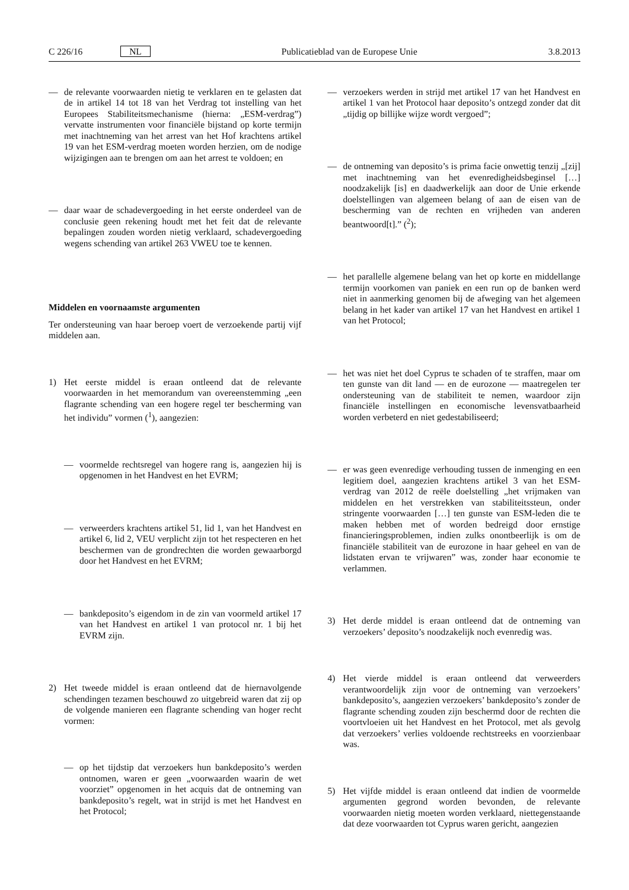C 226/16 NL Publicatieblad van de Europese Unie 3.8.2013
— de relevante voorwaarden nietig te verklaren en te gelasten dat de in artikel 14 tot 18 van het Verdrag tot instelling van het Europees Stabiliteitsmechanisme (hierna: „ESM-verdrag”) vervatte instrumenten voor financiële bijstand op korte termijn met inachtneming van het arrest van het Hof krachtens artikel 19 van het ESM-verdrag moeten worden herzien, om de nodige wijzigingen aan te brengen om aan het arrest te voldoen; en
— daar waar de schadevergoeding in het eerste onderdeel van de conclusie geen rekening houdt met het feit dat de relevante bepalingen zouden worden nietig verklaard, schadevergoeding wegens schending van artikel 263 VWEU toe te kennen.
Middelen en voornaamste argumenten
Ter ondersteuning van haar beroep voert de verzoekende partij vijf middelen aan.
1) Het eerste middel is eraan ontleend dat de relevante voorwaarden in het memorandum van overeenstemming „een flagrante schending van een hogere regel ter bescherming van het individu” vormen (<sup>1</sup>), aangezien:
— voormelde rechtsregel van hogere rang is, aangezien hij is opgenomen in het Handvest en het EVRM;
— verweerders krachtens artikel 51, lid 1, van het Handvest en artikel 6, lid 2, VEU verplicht zijn tot het respecteren en het beschermen van de grondrechten die worden gewaarborgd door het Handvest en het EVRM;
— bankdeposito’s eigendom in de zin van voormeld artikel 17 van het Handvest en artikel 1 van protocol nr. 1 bij het EVRM zijn.
2) Het tweede middel is eraan ontleend dat de hiernavolgende schendingen tezamen beschouwd zo uitgebreid waren dat zij op de volgende manieren een flagrante schending van hoger recht vormen:
— op het tijdstip dat verzoekers hun bankdeposito’s werden ontnomen, waren er geen „voorwaarden waarin de wet voorziet” opgenomen in het acquis dat de ontneming van bankdeposito’s regelt, wat in strijd is met het Handvest en het Protocol;
— verzoekers werden in strijd met artikel 17 van het Handvest en artikel 1 van het Protocol haar deposito’s ontzegd zonder dat dit „tijdig op billijke wijze wordt vergoed”;
— de ontneming van deposito’s is prima facie onwettig tenzij „[zij] met inachtneming van het evenredigheidsbeginsel […] noodzakelijk [is] en daadwerkelijk aan door de Unie erkende doelstellingen van algemeen belang of aan de eisen van de bescherming van de rechten en vrijheden van anderen beantwoord[t].” (<sup>2</sup>);
— het parallelle algemene belang van het op korte en middellange termijn voorkomen van paniek en een run op de banken werd niet in aanmerking genomen bij de afweging van het algemeen belang in het kader van artikel 17 van het Handvest en artikel 1 van het Protocol;
— het was niet het doel Cyprus te schaden of te straffen, maar om ten gunste van dit land — en de eurozone — maatregelen ter ondersteuning van de stabiliteit te nemen, waardoor zijn financiële instellingen en economische levensvatbaarheid worden verbeterd en niet gedestabiliseerd;
— er was geen evenredige verhouding tussen de inmenging en een legitiem doel, aangezien krachtens artikel 3 van het ESM-verdrag van 2012 de reële doelstelling „het vrijmaken van middelen en het verstrekken van stabiliteitssteun, onder stringente voorwaarden […] ten gunste van ESM-leden die te maken hebben met of worden bedreigd door ernstige financieringsproblemen, indien zulks onontbeerlijk is om de financiële stabiliteit van de eurozone in haar geheel en van de lidstaten ervan te vrijwaren” was, zonder haar economie te verlammen.
3) Het derde middel is eraan ontleend dat de ontneming van verzoekers’ deposito’s noodzakelijk noch evenredig was.
4) Het vierde middel is eraan ontleend dat verweerders verantwoordelijk zijn voor de ontneming van verzoekers’ bankdeposito’s, aangezien verzoekers’ bankdeposito’s zonder de flagrante schending zouden zijn beschermd door de rechten die voortvloeien uit het Handvest en het Protocol, met als gevolg dat verzoekers’ verlies voldoende rechtstreeks en voorzienbaar was.
5) Het vijfde middel is eraan ontleend dat indien de voormelde argumenten gegrond worden bevonden, de relevante voorwaarden nietig moeten worden verklaard, niettegenstaande dat deze voorwaarden tot Cyprus waren gericht, aangezien